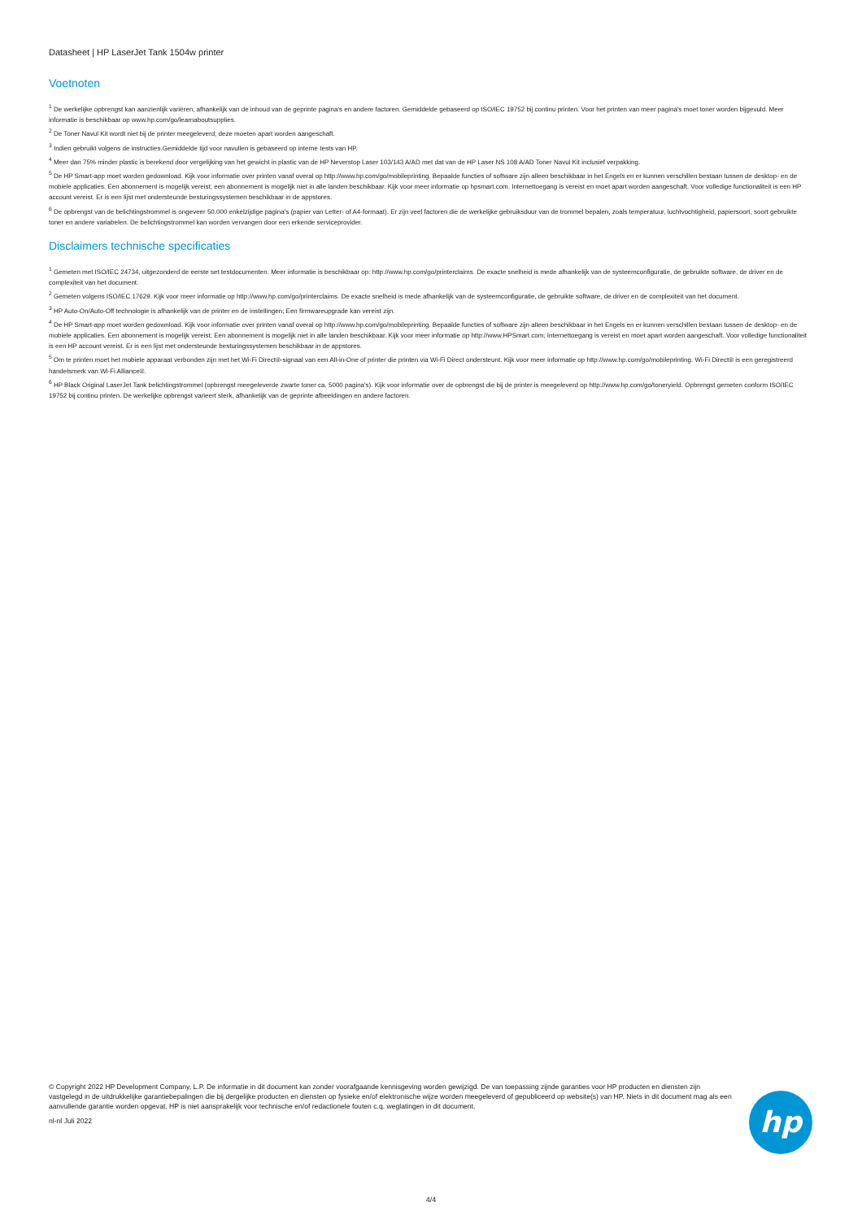Datasheet | HP LaserJet Tank 1504w printer
Voetnoten
<sup>1</sup> De werkelijke opbrengst kan aanzienlijk variëren, afhankelijk van de inhoud van de geprinte pagina's en andere factoren. Gemiddelde gebaseerd op ISO/IEC 19752 bij continu printen. Voor het printen van meer pagina's moet toner worden bijgevuld. Meer informatie is beschikbaar op www.hp.com/go/learnaboutsupplies.
<sup>2</sup> De Toner Navul Kit wordt niet bij de printer meegeleverd; deze moeten apart worden aangeschaft.
<sup>3</sup> Indien gebruikt volgens de instructies.Gemiddelde tijd voor navullen is gebaseerd op interne tests van HP.
<sup>4</sup> Meer dan 75% minder plastic is berekend door vergelijking van het gewicht in plastic van de HP Neverstop Laser 103/143 A/AD met dat van de HP Laser NS 108 A/AD Toner Navul Kit inclusief verpakking.
<sup>5</sup> De HP Smart-app moet worden gedownload. Kijk voor informatie over printen vanaf overal op http://www.hp.com/go/mobileprinting. Bepaalde functies of software zijn alleen beschikbaar in het Engels en er kunnen verschillen bestaan tussen de desktop- en de mobiele applicaties. Een abonnement is mogelijk vereist; een abonnement is mogelijk niet in alle landen beschikbaar. Kijk voor meer informatie op hpsmart.com. Internettoegang is vereist en moet apart worden aangeschaft. Voor volledige functionaliteit is een HP account vereist. Er is een lijst met ondersteunde besturingssystemen beschikbaar in de appstores.
<sup>6</sup> De opbrengst van de belichtingstrommel is ongeveer 50.000 enkelzijdige pagina's (papier van Letter- of A4-formaat). Er zijn veel factoren die de werkelijke gebruiksduur van de trommel bepalen, zoals temperatuur, luchtvochtigheid, papiersoort, soort gebruikte toner en andere variabelen. De belichtingstrommel kan worden vervangen door een erkende serviceprovider.
Disclaimers technische specificaties
<sup>1</sup> Gemeten met ISO/IEC 24734, uitgezonderd de eerste set testdocumenten. Meer informatie is beschikbaar op: http://www.hp.com/go/printerclaims. De exacte snelheid is mede afhankelijk van de systeemconfiguratie, de gebruikte software, de driver en de complexiteit van het document.
<sup>2</sup> Gemeten volgens ISO/IEC 17629. Kijk voor meer informatie op http://www.hp.com/go/printerclaims. De exacte snelheid is mede afhankelijk van de systeemconfiguratie, de gebruikte software, de driver en de complexiteit van het document.
<sup>3</sup> HP Auto-On/Auto-Off technologie is afhankelijk van de printer en de instellingen; Een firmwareupgrade kan vereist zijn.
<sup>4</sup> De HP Smart-app moet worden gedownload. Kijk voor informatie over printen vanaf overal op http://www.hp.com/go/mobileprinting. Bepaalde functies of software zijn alleen beschikbaar in het Engels en er kunnen verschillen bestaan tussen de desktop- en de mobiele applicaties. Een abonnement is mogelijk vereist; Een abonnement is mogelijk niet in alle landen beschikbaar. Kijk voor meer informatie op http://www.HPSmart.com; Internettoegang is vereist en moet apart worden aangeschaft. Voor volledige functionaliteit is een HP account vereist. Er is een lijst met ondersteunde besturingssystemen beschikbaar in de appstores.
<sup>5</sup> Om te printen moet het mobiele apparaat verbonden zijn met het Wi-Fi Direct®-signaal van een All-in-One of printer die printen via Wi-Fi Direct ondersteunt. Kijk voor meer informatie op http://www.hp.com/go/mobileprinting. Wi-Fi Direct® is een geregistreerd handelsmerk van Wi-Fi Alliance®.
<sup>6</sup> HP Black Original LaserJet Tank belichtingstrommel (opbrengst meegeleverde zwarte toner ca. 5000 pagina's). Kijk voor informatie over de opbrengst die bij de printer is meegeleverd op http://www.hp.com/go/toneryield. Opbrengst gemeten conform ISO/IEC 19752 bij continu printen. De werkelijke opbrengst varieert sterk, afhankelijk van de geprinte afbeeldingen en andere factoren.
© Copyright 2022 HP Development Company, L.P. De informatie in dit document kan zonder voorafgaande kennisgeving worden gewijzigd. De van toepassing zijnde garanties voor HP producten en diensten zijn vastgelegd in de uitdrukkelijke garantiebepalingen die bij dergelijke producten en diensten op fysieke en/of elektronische wijze worden meegeleverd of gepubliceerd op website(s) van HP. Niets in dit document mag als een aanvullende garantie worden opgevat. HP is niet aansprakelijk voor technische en/of redactionele fouten c.q. weglatingen in dit document.
nl-nl Juli 2022
hp
4/4